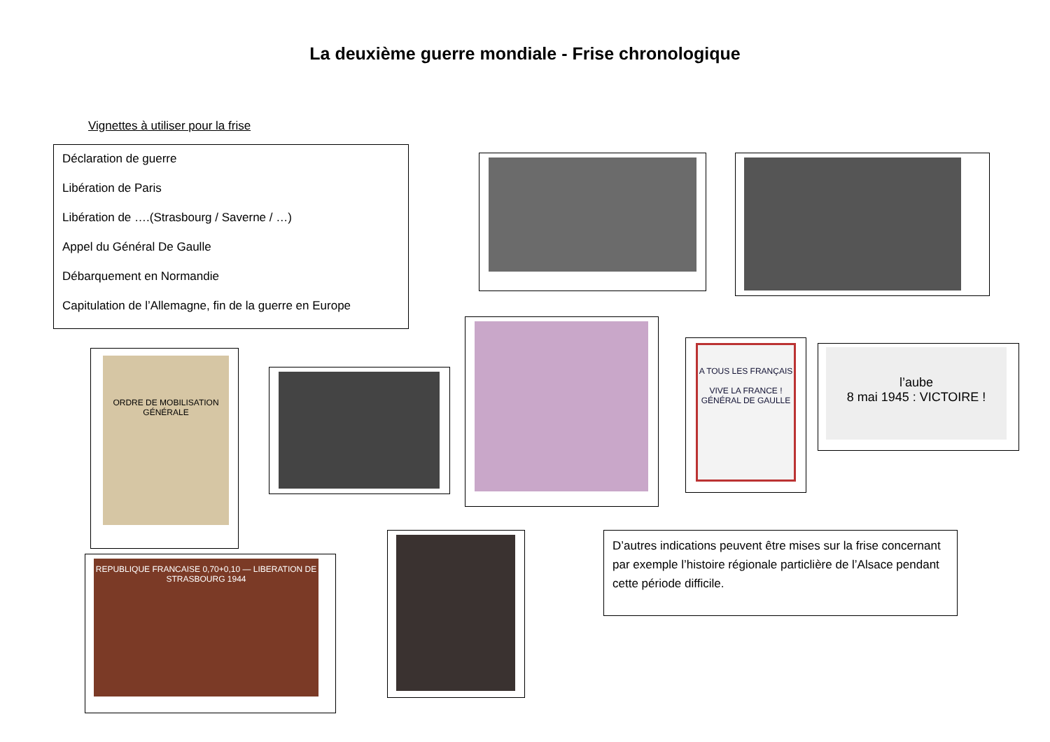La deuxième guerre mondiale - Frise chronologique
Vignettes à utiliser pour la frise
Déclaration de guerre
Libération de Paris
Libération de ….(Strasbourg / Saverne / …)
Appel du Général De Gaulle
Débarquement en Normandie
Capitulation de l’Allemagne, fin de la guerre en Europe
ORDRE DE MOBILISATION GÉNÉRALE
A TOUS LES FRANÇAIS
VIVE LA FRANCE !
GÉNÉRAL DE GAULLE
l’aube
8 mai 1945 : VICTOIRE !
REPUBLIQUE FRANCAISE 0,70+0,10 — LIBERATION DE STRASBOURG 1944
D’autres indications peuvent être mises sur la frise concernant par exemple l’histoire régionale particlière de l’Alsace pendant cette période difficile.